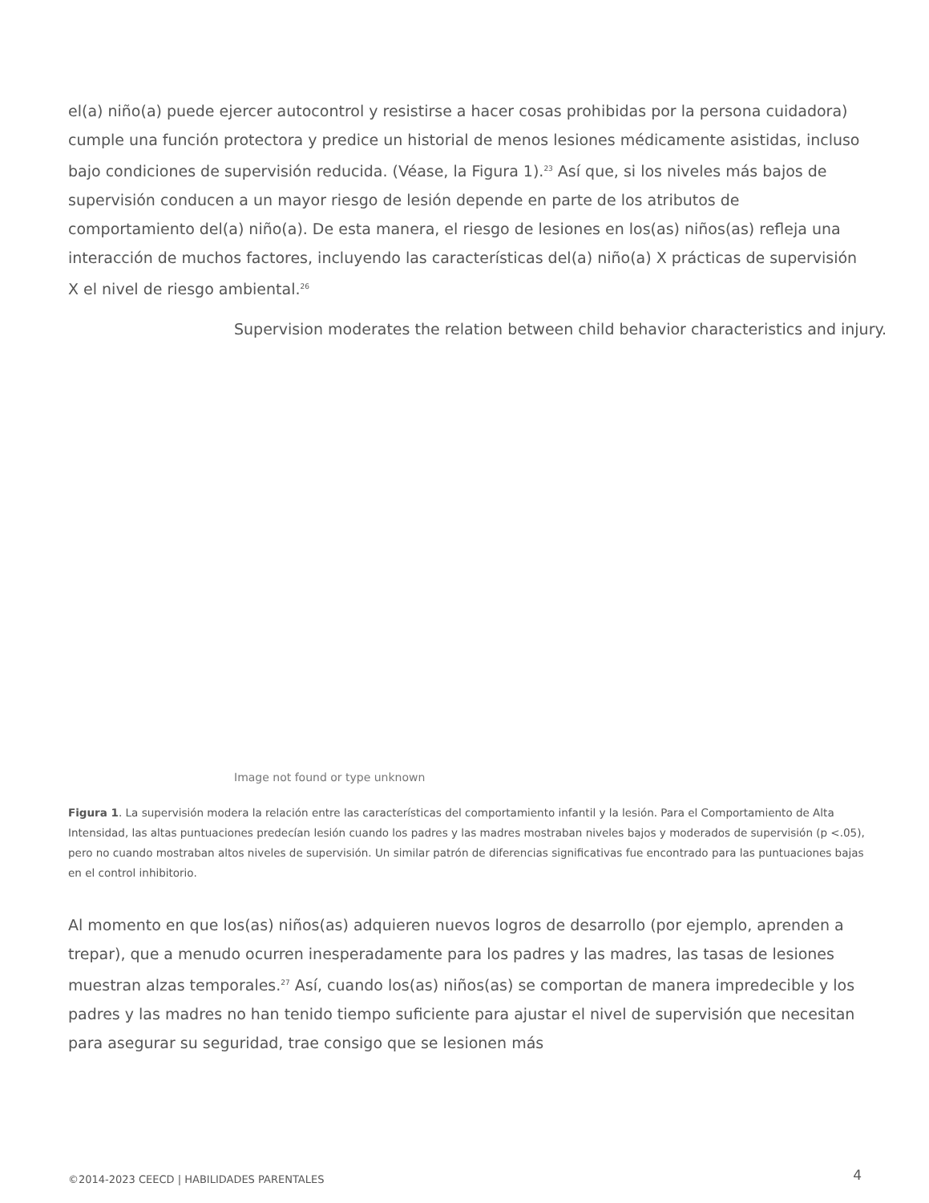el(a) niño(a) puede ejercer autocontrol y resistirse a hacer cosas prohibidas por la persona cuidadora) cumple una función protectora y predice un historial de menos lesiones médicamente asistidas, incluso bajo condiciones de supervisión reducida. (Véase, la Figura 1).<sup>23</sup> Así que, si los niveles más bajos de supervisión conducen a un mayor riesgo de lesión depende en parte de los atributos de comportamiento del(a) niño(a). De esta manera, el riesgo de lesiones en los(as) niños(as) refleja una interacción de muchos factores, incluyendo las características del(a) niño(a) X prácticas de supervisión X el nivel de riesgo ambiental.<sup>26</sup>
Supervision moderates the relation between child behavior characteristics and injury.
Image not found or type unknown
Figura 1. La supervisión modera la relación entre las características del comportamiento infantil y la lesión. Para el Comportamiento de Alta Intensidad, las altas puntuaciones predecían lesión cuando los padres y las madres mostraban niveles bajos y moderados de supervisión (p <.05), pero no cuando mostraban altos niveles de supervisión. Un similar patrón de diferencias significativas fue encontrado para las puntuaciones bajas en el control inhibitorio.
Al momento en que los(as) niños(as) adquieren nuevos logros de desarrollo (por ejemplo, aprenden a trepar), que a menudo ocurren inesperadamente para los padres y las madres, las tasas de lesiones muestran alzas temporales.<sup>27</sup> Así, cuando los(as) niños(as) se comportan de manera impredecible y los padres y las madres no han tenido tiempo suficiente para ajustar el nivel de supervisión que necesitan para asegurar su seguridad, trae consigo que se lesionen más
©2014-2023 CEECD | HABILIDADES PARENTALES 4